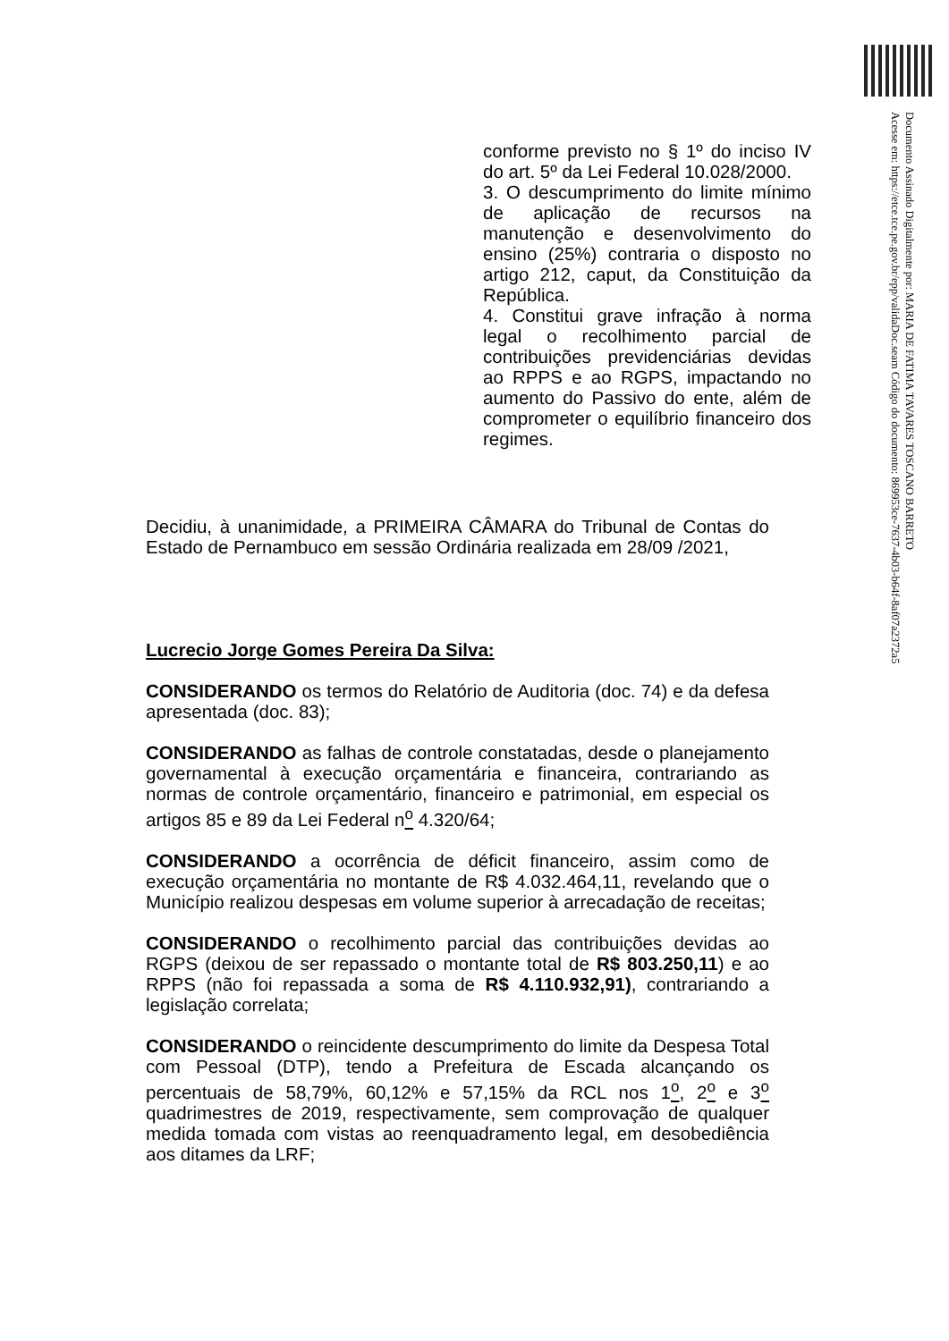Documento Assinado Digitalmente por: MARIA DE FATIMA TAVARES TOSCANO BARRETO
Acesse em: https://etce.tce.pe.gov.br/epp/validaDoc.seam Código do documento: 869953ce-7637-4b03-b64f-8af07a2372a5
conforme previsto no § 1º do inciso IV do art. 5º da Lei Federal 10.028/2000.
3. O descumprimento do limite mínimo de aplicação de recursos na manutenção e desenvolvimento do ensino (25%) contraria o disposto no artigo 212, caput, da Constituição da República.
4. Constitui grave infração à norma legal o recolhimento parcial de contribuições previdenciárias devidas ao RPPS e ao RGPS, impactando no aumento do Passivo do ente, além de comprometer o equilíbrio financeiro dos regimes.
Decidiu, à unanimidade, a PRIMEIRA CÂMARA do Tribunal de Contas do Estado de Pernambuco em sessão Ordinária realizada em 28/09 /2021,
Lucrecio Jorge Gomes Pereira Da Silva:
CONSIDERANDO os termos do Relatório de Auditoria (doc. 74) e da defesa apresentada (doc. 83);
CONSIDERANDO as falhas de controle constatadas, desde o planejamento governamental à execução orçamentária e financeira, contrariando as normas de controle orçamentário, financeiro e patrimonial, em especial os artigos 85 e 89 da Lei Federal n<sup>o</sup> 4.320/64;
CONSIDERANDO a ocorrência de déficit financeiro, assim como de execução orçamentária no montante de R$ 4.032.464,11, revelando que o Município realizou despesas em volume superior à arrecadação de receitas;
CONSIDERANDO o recolhimento parcial das contribuições devidas ao RGPS (deixou de ser repassado o montante total de R$ 803.250,11) e ao RPPS (não foi repassada a soma de R$ 4.110.932,91), contrariando a legislação correlata;
CONSIDERANDO o reincidente descumprimento do limite da Despesa Total com Pessoal (DTP), tendo a Prefeitura de Escada alcançando os percentuais de 58,79%, 60,12% e 57,15% da RCL nos 1<sup>o</sup>, 2<sup>o</sup> e 3<sup>o</sup> quadrimestres de 2019, respectivamente, sem comprovação de qualquer medida tomada com vistas ao reenquadramento legal, em desobediência aos ditames da LRF;